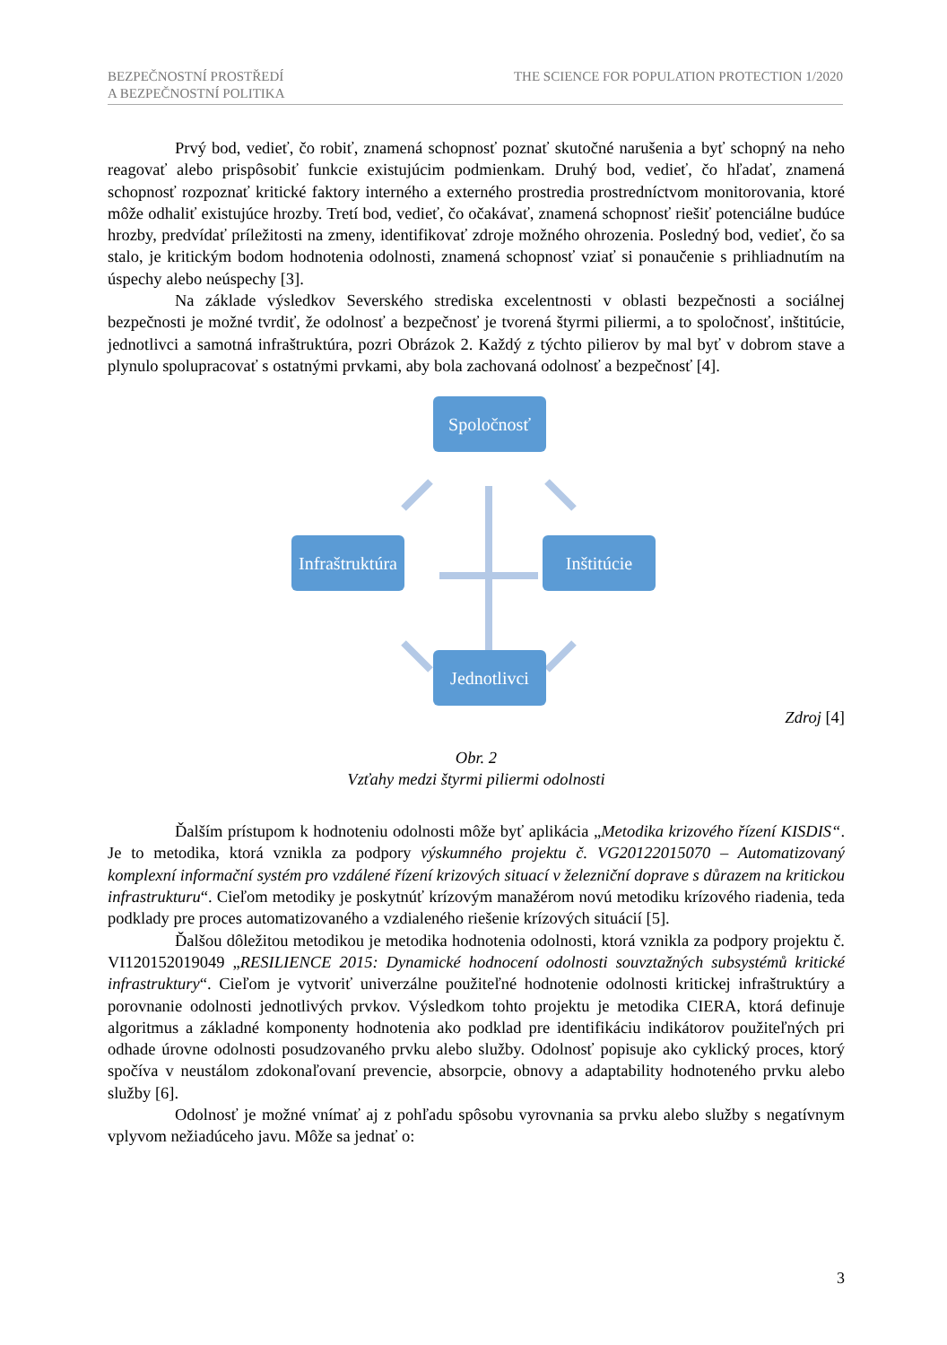BEZPEČNOSTNÍ PROSTŘEDÍ
A BEZPEČNOSTNÍ POLITIKA THE SCIENCE FOR POPULATION PROTECTION 1/2020
Prvý bod, vedieť, čo robiť, znamená schopnosť poznať skutočné narušenia a byť schopný na neho reagovať alebo prispôsobiť funkcie existujúcim podmienkam. Druhý bod, vedieť, čo hľadať, znamená schopnosť rozpoznať kritické faktory interného a externého prostredia prostredníctvom monitorovania, ktoré môže odhaliť existujúce hrozby. Tretí bod, vedieť, čo očakávať, znamená schopnosť riešiť potenciálne budúce hrozby, predvídať príležitosti na zmeny, identifikovať zdroje možného ohrozenia. Posledný bod, vedieť, čo sa stalo, je kritickým bodom hodnotenia odolnosti, znamená schopnosť vziať si ponaučenie s prihliadnutím na úspechy alebo neúspechy [3].
Na základe výsledkov Severského strediska excelentnosti v oblasti bezpečnosti a sociálnej bezpečnosti je možné tvrdiť, že odolnosť a bezpečnosť je tvorená štyrmi piliermi, a to spoločnosť, inštitúcie, jednotlivci a samotná infraštruktúra, pozri Obrázok 2. Každý z týchto pilierov by mal byť v dobrom stave a plynulo spolupracovať s ostatnými prvkami, aby bola zachovaná odolnosť a bezpečnosť [4].
Spoločnosť
Infraštruktúra
Inštitúcie
Jednotlivci
Zdroj [4]
Obr. 2
Vzťahy medzi štyrmi piliermi odolnosti
Ďalším prístupom k hodnoteniu odolnosti môže byť aplikácia „Metodika krizového řízení KISDIS“. Je to metodika, ktorá vznikla za podpory výskumného projektu č. VG20122015070 – Automatizovaný komplexní informační systém pro vzdálené řízení krizových situací v železniční doprave s důrazem na kritickou infrastrukturu“. Cieľom metodiky je poskytnúť krízovým manažérom novú metodiku krízového riadenia, teda podklady pre proces automatizovaného a vzdialeného riešenie krízových situácií [5].
Ďalšou dôležitou metodikou je metodika hodnotenia odolnosti, ktorá vznikla za podpory projektu č. VI120152019049 „RESILIENCE 2015: Dynamické hodnocení odolnosti souvztažných subsystémů kritické infrastruktury“. Cieľom je vytvoriť univerzálne použiteľné hodnotenie odolnosti kritickej infraštruktúry a porovnanie odolnosti jednotlivých prvkov. Výsledkom tohto projektu je metodika CIERA, ktorá definuje algoritmus a základné komponenty hodnotenia ako podklad pre identifikáciu indikátorov použiteľných pri odhade úrovne odolnosti posudzovaného prvku alebo služby. Odolnosť popisuje ako cyklický proces, ktorý spočíva v neustálom zdokonaľovaní prevencie, absorpcie, obnovy a adaptability hodnoteného prvku alebo služby [6].
Odolnosť je možné vnímať aj z pohľadu spôsobu vyrovnania sa prvku alebo služby s negatívnym vplyvom nežiadúceho javu. Môže sa jednať o:
3